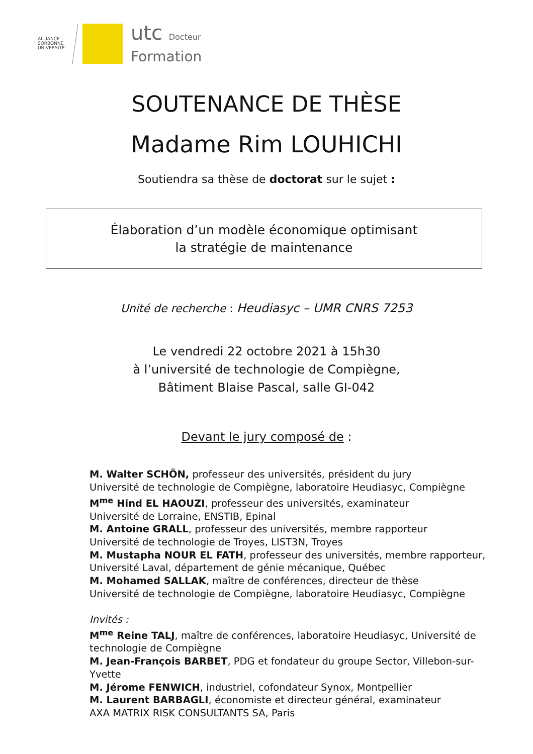ALLIANCE SORBONNE UNIVERSITÉ
utc Docteur
Formation
SOUTENANCE DE THÈSE
Madame Rim LOUHICHI
Soutiendra sa thèse de doctorat sur le sujet :
Élaboration d’un modèle économique optimisant
la stratégie de maintenance
Unité de recherche : Heudiasyc – UMR CNRS 7253
Le vendredi 22 octobre 2021 à 15h30
à l’université de technologie de Compiègne,
Bâtiment Blaise Pascal, salle GI-042
Devant le jury composé de :
M. Walter SCHÖN, professeur des universités, président du jury
Université de technologie de Compiègne, laboratoire Heudiasyc, Compiègne
M<sup>me</sup> Hind EL HAOUZI, professeur des universités, examinateur
Université de Lorraine, ENSTIB, Epinal
M. Antoine GRALL, professeur des universités, membre rapporteur
Université de technologie de Troyes, LIST3N, Troyes
M. Mustapha NOUR EL FATH, professeur des universités, membre rapporteur,
Université Laval, département de génie mécanique, Québec
M. Mohamed SALLAK, maître de conférences, directeur de thèse
Université de technologie de Compiègne, laboratoire Heudiasyc, Compiègne
Invités :
M<sup>me</sup> Reine TALJ, maître de conférences, laboratoire Heudiasyc, Université de
technologie de Compiègne
M. Jean-François BARBET, PDG et fondateur du groupe Sector, Villebon-sur-
Yvette
M. Jérome FENWICH, industriel, cofondateur Synox, Montpellier
M. Laurent BARBAGLI, économiste et directeur général, examinateur
AXA MATRIX RISK CONSULTANTS SA, Paris